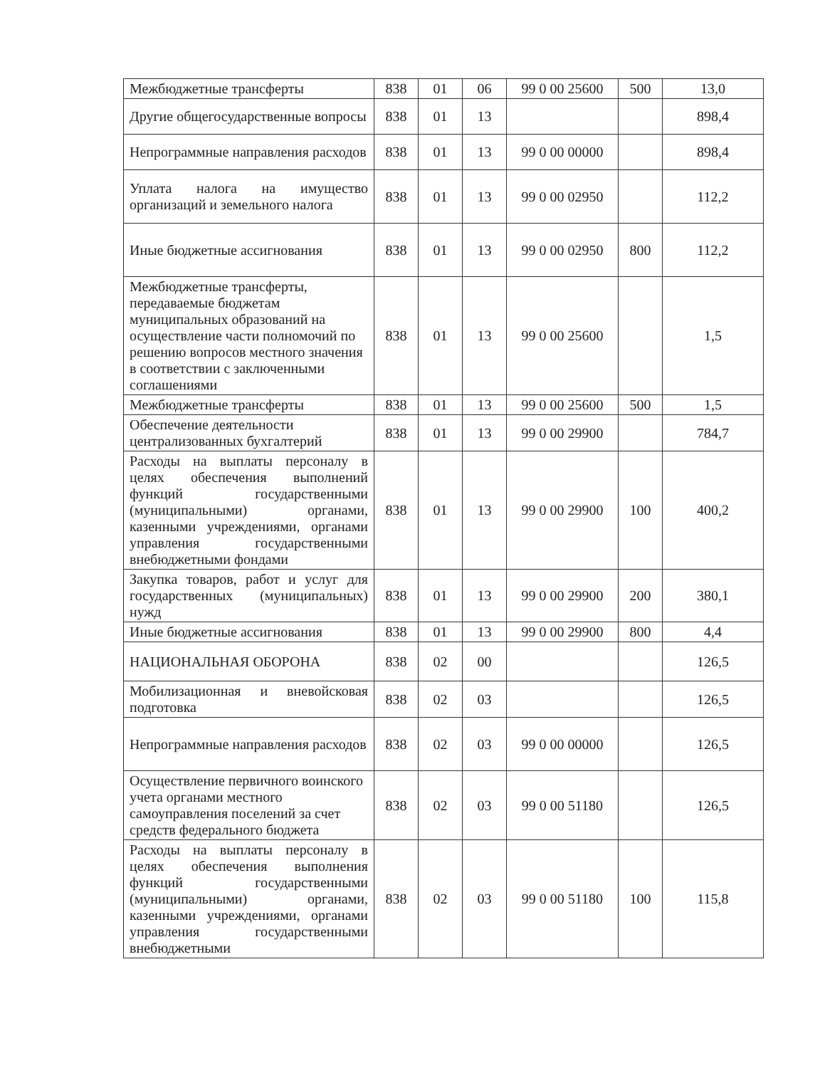| Межбюджетные трансферты | 838 | 01 | 06 | 99 0 00 25600 | 500 | 13,0 |
| Другие общегосударственные вопросы | 838 | 01 | 13 | | | 898,4 |
| Непрограммные направления расходов | 838 | 01 | 13 | 99 0 00 00000 | | 898,4 |
| Уплата налога на имущество организаций и земельного налога | 838 | 01 | 13 | 99 0 00 02950 | | 112,2 |
| Иные бюджетные ассигнования | 838 | 01 | 13 | 99 0 00 02950 | 800 | 112,2 |
| Межбюджетные трансферты, передаваемые бюджетам муниципальных образований на осуществление части полномочий по решению вопросов местного значения в соответствии с заключенными соглашениями | 838 | 01 | 13 | 99 0 00 25600 | | 1,5 |
| Межбюджетные трансферты | 838 | 01 | 13 | 99 0 00 25600 | 500 | 1,5 |
| Обеспечение деятельности централизованных бухгалтерий | 838 | 01 | 13 | 99 0 00 29900 | | 784,7 |
| Расходы на выплаты персоналу в целях обеспечения выполнений функций государственными (муниципальными) органами, казенными учреждениями, органами управления государственными внебюджетными фондами | 838 | 01 | 13 | 99 0 00 29900 | 100 | 400,2 |
| Закупка товаров, работ и услуг для государственных (муниципальных) нужд | 838 | 01 | 13 | 99 0 00 29900 | 200 | 380,1 |
| Иные бюджетные ассигнования | 838 | 01 | 13 | 99 0 00 29900 | 800 | 4,4 |
| НАЦИОНАЛЬНАЯ ОБОРОНА | 838 | 02 | 00 | | | 126,5 |
| Мобилизационная и вневойсковая подготовка | 838 | 02 | 03 | | | 126,5 |
| Непрограммные направления расходов | 838 | 02 | 03 | 99 0 00 00000 | | 126,5 |
| Осуществление первичного воинского учета органами местного самоуправления поселений за счет средств федерального бюджета | 838 | 02 | 03 | 99 0 00 51180 | | 126,5 |
| Расходы на выплаты персоналу в целях обеспечения выполнения функций государственными (муниципальными) органами, казенными учреждениями, органами управления государственными внебюджетными | 838 | 02 | 03 | 99 0 00 51180 | 100 | 115,8 |